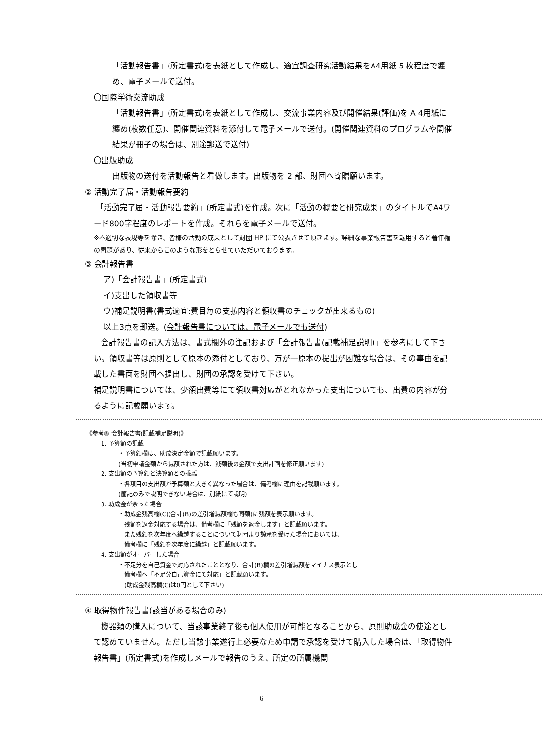「活動報告書」(所定書式)を表紙として作成し、適宜調査研究活動結果をA4用紙 5 枚程度で纏め、電子メールで送付。
〇国際学術交流助成
「活動報告書」(所定書式)を表紙として作成し、交流事業内容及び開催結果(評価)を A 4用紙に纏め(枚数任意)、開催関連資料を添付して電子メールで送付。(開催関連資料のプログラムや開催結果が冊子の場合は、別途郵送で送付)
〇出版助成
出版物の送付を活動報告と看做します。出版物を 2 部、財団へ寄贈願います。
② 活動完了届・活動報告要約
「活動完了届・活動報告要約」(所定書式)を作成。次に「活動の概要と研究成果」のタイトルでA4ワード800字程度のレポートを作成。それらを電子メールで送付。
※不適切な表現等を除き、皆様の活動の成果として財団 HP にて公表させて頂きます。詳細な事業報告書を転用すると著作権の問題があり、従来からこのような形をとらせていただいております。
③ 会計報告書
ア)「会計報告書」(所定書式)
イ)支出した領収書等
ウ)補足説明書(書式適宜:費目毎の支払内容と領収書のチェックが出来るもの)
以上3点を郵送。(会計報告書については、電子メールでも送付)
会計報告書の記入方法は、書式欄外の注記および「会計報告書(記載補足説明)」を参考にして下さい。領収書等は原則として原本の添付としており、万が一原本の提出が困難な場合は、その事由を記載した書面を財団へ提出し、財団の承認を受けて下さい。
補足説明書については、少額出費等にて領収書対応がとれなかった支出についても、出費の内容が分るように記載願います。
《参考⑤ 会計報告書(記載補足説明)》
1. 予算額の記載
・予算額欄は、助成決定金額で記載願います。
(当初申請金額から減額された方は、減額後の金額で支出計画を修正願います)
2. 支出額の予算額と決算額との乖離
・各項目の支出額が予算額と大きく異なった場合は、備考欄に理由を記載願います。
(箇記のみで説明できない場合は、別紙にて説明)
3. 助成金が余った場合
・助成金残高欄(C)(合計(B)の差引増減額欄も同額)に残額を表示願います。
残額を返金対応する場合は、備考欄に「残額を返金します」と記載願います。
また残額を次年度へ繰越することについて財団より諒承を受けた場合においては、
備考欄に「残額を次年度に繰越」と記載願います。
4. 支出額がオーバーした場合
・不足分を自己資金で対応されたこととなり、合計(B)欄の差引増減額をマイナス表示とし
備考欄へ「不足分自己資金にて対応」と記載願います。
(助成金残高欄(C)は0円として下さい)
④ 取得物件報告書(該当がある場合のみ)
機器類の購入について、当該事業終了後も個人使用が可能となることから、原則助成金の使途として認めていません。ただし当該事業遂行上必要なため申請で承認を受けて購入した場合は、「取得物件報告書」(所定書式)を作成しメールで報告のうえ、所定の所属機関
6